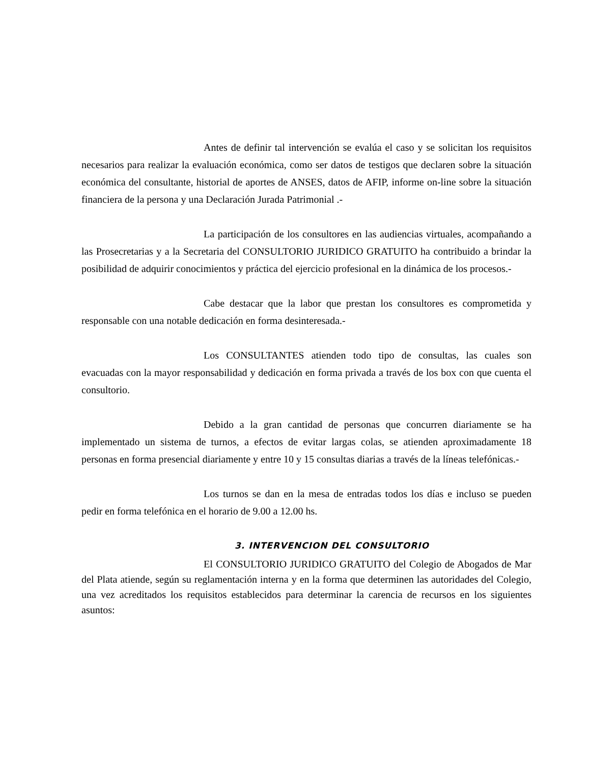Antes de definir tal intervención se evalúa el caso y se solicitan los requisitos necesarios para realizar la evaluación económica, como ser datos de testigos que declaren sobre la situación económica del consultante, historial de aportes de ANSES, datos de AFIP, informe on-line sobre la situación financiera de la persona y una Declaración Jurada Patrimonial .-
La participación de los consultores en las audiencias virtuales, acompañando a las Prosecretarias y a la Secretaria del CONSULTORIO JURIDICO GRATUITO ha contribuido a brindar la posibilidad de adquirir conocimientos y práctica del ejercicio profesional en la dinámica de los procesos.-
Cabe destacar que la labor que prestan los consultores es comprometida y responsable con una notable dedicación en forma desinteresada.-
Los CONSULTANTES atienden todo tipo de consultas, las cuales son evacuadas con la mayor responsabilidad y dedicación en forma privada a través de los box con que cuenta el consultorio.
Debido a la gran cantidad de personas que concurren diariamente se ha implementado un sistema de turnos, a efectos de evitar largas colas, se atienden aproximadamente 18 personas en forma presencial diariamente y entre 10 y 15 consultas diarias a través de la líneas telefónicas.-
Los turnos se dan en la mesa de entradas todos los días e incluso se pueden pedir en forma telefónica en el horario de 9.00 a 12.00 hs.
3. INTERVENCION DEL CONSULTORIO
El CONSULTORIO JURIDICO GRATUITO del Colegio de Abogados de Mar del Plata atiende, según su reglamentación interna y en la forma que determinen las autoridades del Colegio, una vez acreditados los requisitos establecidos para determinar la carencia de recursos en los siguientes asuntos: